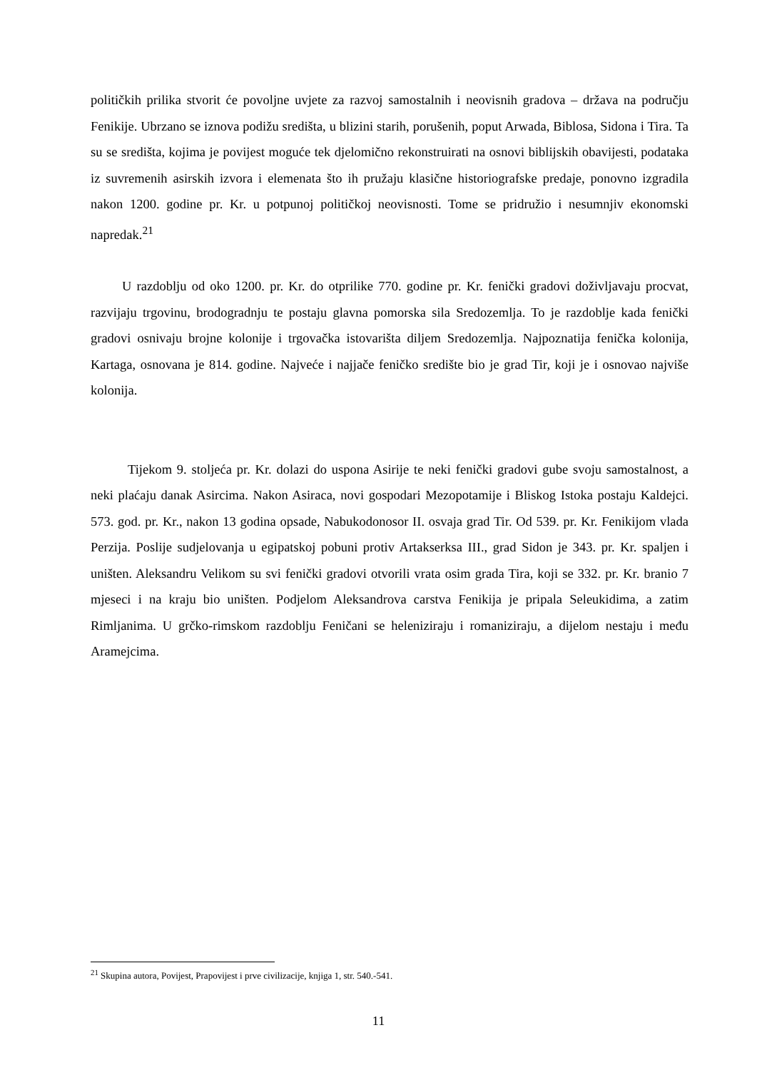političkih prilika stvorit će povoljne uvjete za razvoj samostalnih i neovisnih gradova – država na području Fenikije. Ubrzano se iznova podižu središta, u blizini starih, porušenih, poput Arwada, Biblosa, Sidona i Tira. Ta su se središta, kojima je povijest moguće tek djelomično rekonstruirati na osnovi biblijskih obavijesti, podataka iz suvremenih asirskih izvora i elemenata što ih pružaju klasične historiografske predaje, ponovno izgradila nakon 1200. godine pr. Kr. u potpunoj političkoj neovisnosti. Tome se pridružio i nesumnjiv ekonomski napredak.<sup>21</sup>
U razdoblju od oko 1200. pr. Kr. do otprilike 770. godine pr. Kr. fenički gradovi doživljavaju procvat, razvijaju trgovinu, brodogradnju te postaju glavna pomorska sila Sredozemlja. To je razdoblje kada fenički gradovi osnivaju brojne kolonije i trgovačka istovarišta diljem Sredozemlja. Najpoznatija fenička kolonija, Kartaga, osnovana je 814. godine. Najveće i najjače feničko središte bio je grad Tir, koji je i osnovao najviše kolonija.
Tijekom 9. stoljeća pr. Kr. dolazi do uspona Asirije te neki fenički gradovi gube svoju samostalnost, a neki plaćaju danak Asircima. Nakon Asiraca, novi gospodari Mezopotamije i Bliskog Istoka postaju Kaldejci. 573. god. pr. Kr., nakon 13 godina opsade, Nabukodonosor II. osvaja grad Tir. Od 539. pr. Kr. Fenikijom vlada Perzija. Poslije sudjelovanja u egipatskoj pobuni protiv Artakserksa III., grad Sidon je 343. pr. Kr. spaljen i uništen. Aleksandru Velikom su svi fenički gradovi otvorili vrata osim grada Tira, koji se 332. pr. Kr. branio 7 mjeseci i na kraju bio uništen. Podjelom Aleksandrova carstva Fenikija je pripala Seleukidima, a zatim Rimljanima. U grčko-rimskom razdoblju Feničani se heleniziraju i romaniziraju, a dijelom nestaju i među Aramejcima.
<sup>21</sup> Skupina autora, Povijest, Prapovijest i prve civilizacije, knjiga 1, str. 540.-541.
11